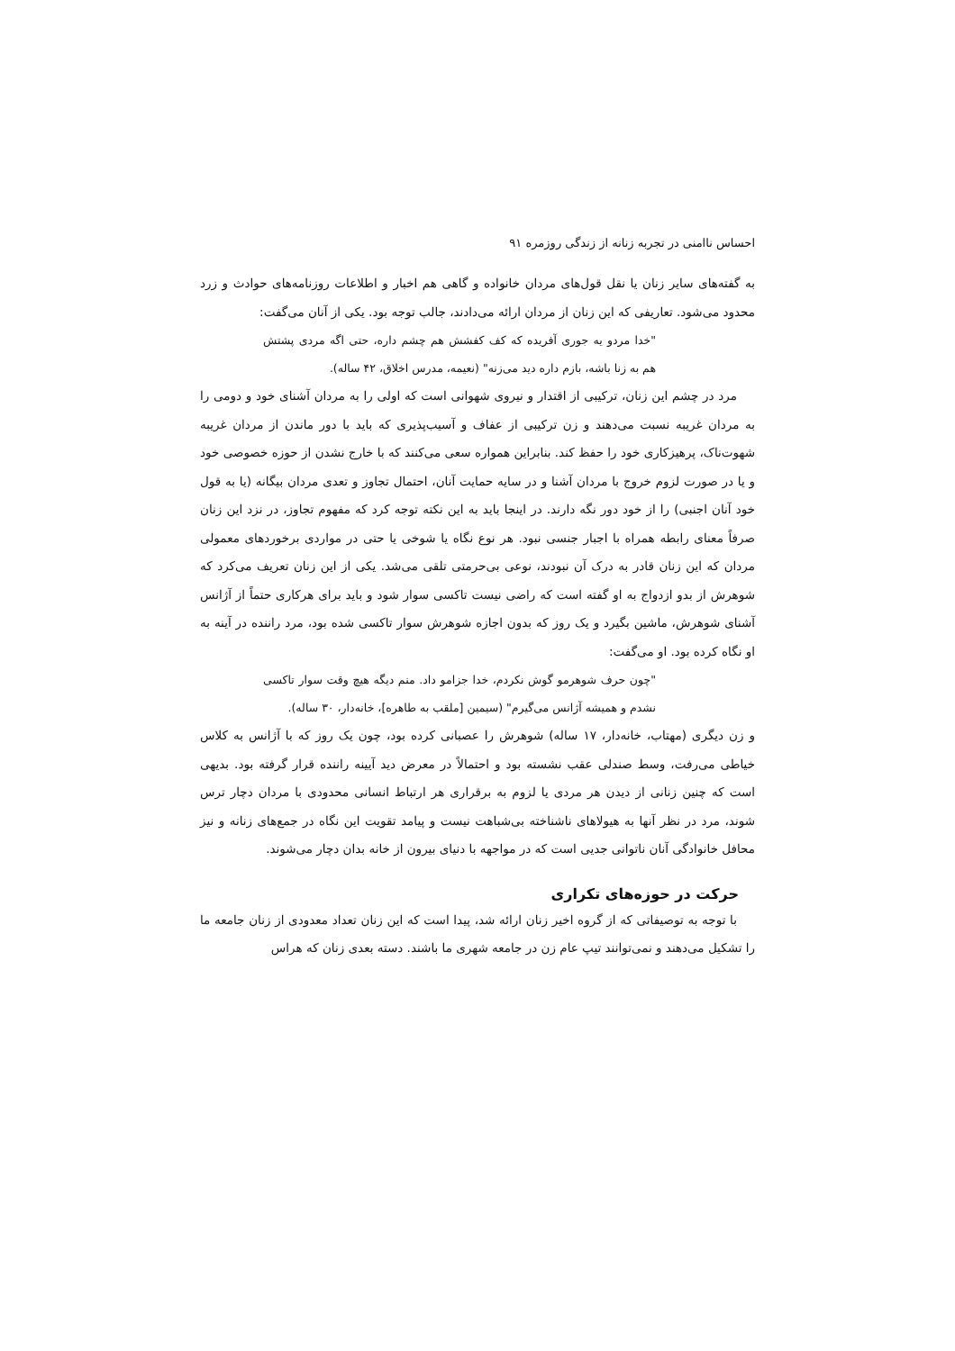احساس ناامنی در تجربه زنانه از زندگی روزمره ۹۱
به گفته‌های سایر زنان یا نقل قول‌های مردان خانواده و گاهی هم اخبار و اطلاعات روزنامه‌های حوادث و زرد محدود می‌شود. تعاریفی که این زنان از مردان ارائه می‌دادند، جالب توجه بود. یکی از آنان می‌گفت:
"خدا مردو یه جوری آفریده که کف کفشش هم چشم داره، حتی اگه مردی پشتش هم به زنا باشه، بازم داره دید می‌زنه" (نعیمه، مدرس اخلاق، ۴۲ ساله).
مرد در چشم این زنان، ترکیبی از اقتدار و نیروی شهوانی است که اولی را به مردان آشنای خود و دومی را به مردان غریبه نسبت می‌دهند و زن ترکیبی از عفاف و آسیب‌پذیری که باید با دور ماندن از مردان غریبه شهوت‌ناک، پرهیزکاری خود را حفظ کند. بنابراین همواره سعی می‌کنند که با خارج نشدن از حوزه خصوصی خود و یا در صورت لزوم خروج با مردان آشنا و در سایه حمایت آنان، احتمال تجاوز و تعدی مردان بیگانه (یا به قول خود آنان اجنبی) را از خود دور نگه دارند. در اینجا باید به این نکته توجه کرد که مفهوم تجاوز، در نزد این زنان صرفاً معنای رابطه همراه با اجبار جنسی نبود. هر نوع نگاه یا شوخی یا حتی در مواردی برخوردهای معمولی مردان که این زنان قادر به درک آن نبودند، نوعی بی‌حرمتی تلقی می‌شد. یکی از این زنان تعریف می‌کرد که شوهرش از بدو ازدواج به او گفته است که راضی نیست تاکسی سوار شود و باید برای هرکاری حتماً از آژانس آشنای شوهرش، ماشین بگیرد و یک روز که بدون اجازه شوهرش سوار تاکسی شده بود، مرد راننده در آینه به او نگاه کرده بود. او می‌گفت:
"چون حرف شوهرمو گوش نکردم، خدا جزامو داد. منم دیگه هیچ وقت سوار تاکسی نشدم و همیشه آژانس می‌گیرم" (سیمین [ملقب به طاهره]، خانه‌دار، ۳۰ ساله).
و زن دیگری (مهتاب، خانه‌دار، ۱۷ ساله) شوهرش را عصبانی کرده بود، چون یک روز که با آژانس به کلاس خیاطی می‌رفت، وسط صندلی عقب نشسته بود و احتمالاً در معرض دید آیینه راننده قرار گرفته بود. بدیهی است که چنین زنانی از دیدن هر مردی یا لزوم به برقراری هر ارتباط انسانی محدودی با مردان دچار ترس شوند، مرد در نظر آنها به هیولاهای ناشناخته بی‌شباهت نیست و پیامد تقویت این نگاه در جمع‌های زنانه و نیز محافل خانوادگی آنان ناتوانی جدیی است که در مواجهه با دنیای بیرون از خانه بدان دچار می‌شوند.
حرکت در حوزه‌های تکراری
با توجه به توصیفاتی که از گروه اخیر زنان ارائه شد، پیدا است که این زنان تعداد معدودی از زنان جامعه ما را تشکیل می‌دهند و نمی‌توانند تیپ عام زن در جامعه شهری ما باشند. دسته بعدی زنان که هراس